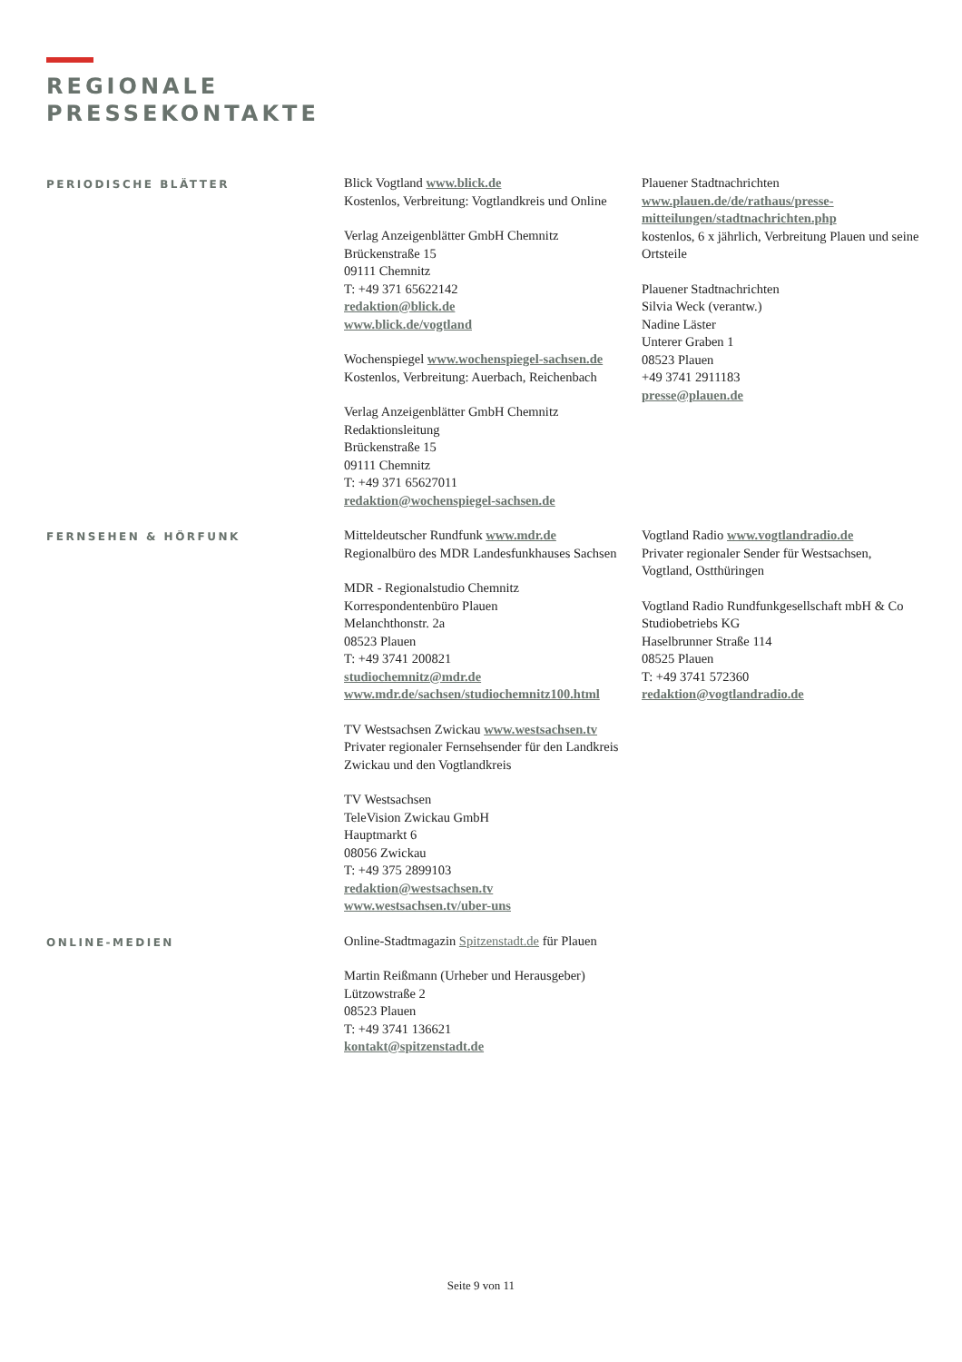REGIONALE
PRESSEKONTAKTE
PERIODISCHE BLÄTTER
Blick Vogtland www.blick.de
Kostenlos, Verbreitung: Vogtlandkreis und Online
Verlag Anzeigenblätter GmbH Chemnitz
Brückenstraße 15
09111 Chemnitz
T: +49 371 65622142
redaktion@blick.de
www.blick.de/vogtland
Wochenspiegel www.wochenspiegel-sachsen.de
Kostenlos, Verbreitung: Auerbach, Reichenbach
Verlag Anzeigenblätter GmbH Chemnitz
Redaktionsleitung
Brückenstraße 15
09111 Chemnitz
T: +49 371 65627011
redaktion@wochenspiegel-sachsen.de
Plauener Stadtnachrichten
www.plauen.de/de/rathaus/presse-mitteilungen/stadtnachrichten.php
kostenlos, 6 x jährlich, Verbreitung Plauen und seine Ortsteile
Plauener Stadtnachrichten
Silvia Weck (verantw.)
Nadine Läster
Unterer Graben 1
08523 Plauen
+49 3741 2911183
presse@plauen.de
FERNSEHEN & HÖRFUNK
Mitteldeutscher Rundfunk www.mdr.de
Regionalbüro des MDR Landesfunkhauses Sachsen
MDR - Regionalstudio Chemnitz
Korrespondentenbüro Plauen
Melanchthonstr. 2a
08523 Plauen
T: +49 3741 200821
studiochemnitz@mdr.de
www.mdr.de/sachsen/studiochemnitz100.html
TV Westsachsen Zwickau www.westsachsen.tv
Privater regionaler Fernsehsender für den Landkreis Zwickau und den Vogtlandkreis
TV Westsachsen
TeleVision Zwickau GmbH
Hauptmarkt 6
08056 Zwickau
T: +49 375 2899103
redaktion@westsachsen.tv
www.westsachsen.tv/uber-uns
Vogtland Radio www.vogtlandradio.de
Privater regionaler Sender für Westsachsen, Vogtland, Ostthüringen
Vogtland Radio Rundfunkgesellschaft mbH & Co Studiobetriebs KG
Haselbrunner Straße 114
08525 Plauen
T: +49 3741 572360
redaktion@vogtlandradio.de
ONLINE-MEDIEN
Online-Stadtmagazin Spitzenstadt.de für Plauen
Martin Reißmann (Urheber und Herausgeber)
Lützowstraße 2
08523 Plauen
T: +49 3741 136621
kontakt@spitzenstadt.de
Seite 9 von 11